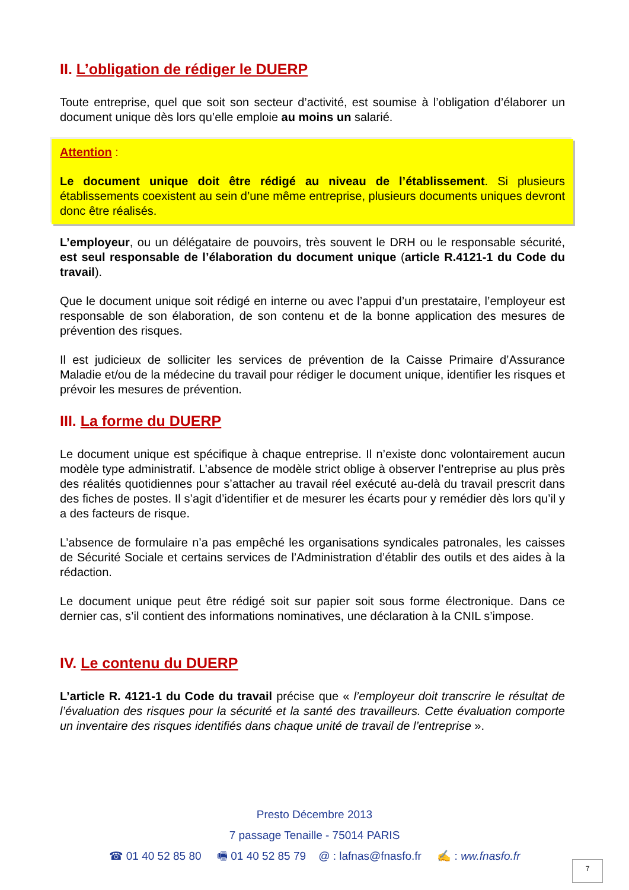II. L’obligation de rédiger le DUERP
Toute entreprise, quel que soit son secteur d’activité, est soumise à l’obligation d’élaborer un document unique dès lors qu’elle emploie au moins un salarié.
Attention :
Le document unique doit être rédigé au niveau de l’établissement. Si plusieurs établissements coexistent au sein d’une même entreprise, plusieurs documents uniques devront donc être réalisés.
L’employeur, ou un délégataire de pouvoirs, très souvent le DRH ou le responsable sécurité, est seul responsable de l’élaboration du document unique (article R.4121-1 du Code du travail).
Que le document unique soit rédigé en interne ou avec l’appui d’un prestataire, l’employeur est responsable de son élaboration, de son contenu et de la bonne application des mesures de prévention des risques.
Il est judicieux de solliciter les services de prévention de la Caisse Primaire d’Assurance Maladie et/ou de la médecine du travail pour rédiger le document unique, identifier les risques et prévoir les mesures de prévention.
III. La forme du DUERP
Le document unique est spécifique à chaque entreprise. Il n’existe donc volontairement aucun modèle type administratif. L’absence de modèle strict oblige à observer l’entreprise au plus près des réalités quotidiennes pour s’attacher au travail réel exécuté au-delà du travail prescrit dans des fiches de postes. Il s’agit d’identifier et de mesurer les écarts pour y remédier dès lors qu’il y a des facteurs de risque.
L’absence de formulaire n’a pas empêché les organisations syndicales patronales, les caisses de Sécurité Sociale et certains services de l’Administration d’établir des outils et des aides à la rédaction.
Le document unique peut être rédigé soit sur papier soit sous forme électronique. Dans ce dernier cas, s’il contient des informations nominatives, une déclaration à la CNIL s’impose.
IV. Le contenu du DUERP
L’article R. 4121-1 du Code du travail précise que « l’employeur doit transcrire le résultat de l’évaluation des risques pour la sécurité et la santé des travailleurs. Cette évaluation comporte un inventaire des risques identifiés dans chaque unité de travail de l’entreprise ».
Presto Décembre 2013
7 passage Tenaille - 75014 PARIS
☎ 01 40 52 85 80 🖷 01 40 52 85 79 @ : lafnas@fnasfo.fr ✍ : ww.fnasfo.fr
7